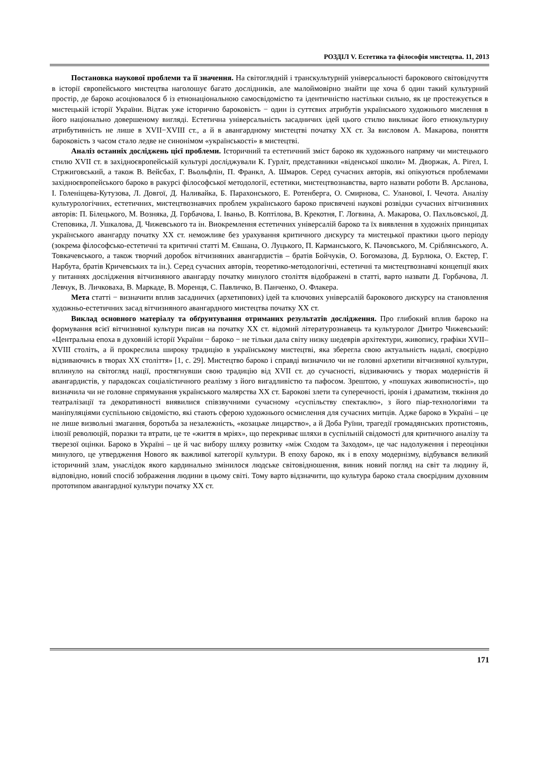РОЗДІЛ V. Естетика та філософія мистецтва. 11, 2013
Постановка наукової проблеми та її значення. На світоглядній і транскультурній універсальності барокового світовідчуття в історії європейського мистецтва наголошує багато дослідників, але малоймовірно знайти ще хоча б один такий культурний простір, де бароко асоціювалося б із етнонаціональною самосвідомістю та ідентичністю настільки сильно, як це простежується в мистецькій історії України. Відтак уже історично бароковість − один із суттєвих атрибутів українського художнього мислення в його національно довершеному вигляді. Естетична універсальність засадничих ідей цього стилю викликає його етнокультурну атрибутивність не лише в XVII−XVIII ст., а й в авангардному мистецтві початку ХХ ст. За висловом А. Макарова, поняття бароковість з часом стало ледве не синонімом «українськості» в мистецтві.
Аналіз останніх досліджень цієї проблеми. Історичний та естетичний зміст бароко як художнього напряму чи мистецького стилю XVII ст. в західноєвропейській культурі досліджували К. Гурліт, представники «віденської школи» М. Дворжак, А. Рігел, І. Стржиговський, а також В. Вейсбах, Г. Вьольфлін, П. Франкл, А. Шмаров. Серед сучасних авторів, які опікуються проблемами західноєвропейського бароко в ракурсі філософської методології, естетики, мистецтвознавства, варто назвати роботи В. Арсланова, І. Голеніщева-Кутузова, Л. Довгої, Д. Наливайка, Б. Парахонського, Е. Ротенберга, О. Смирнова, С. Уланової, І. Чечота. Аналізу культурологічних, естетичних, мистецтвознавчих проблем українського бароко присвячені наукові розвідки сучасних вітчизняних авторів: П. Білецького, М. Возняка, Д. Горбачова, І. Іваньо, В. Коптілова, В. Крекотня, Г. Логвина, А. Макарова, О. Пахльовської, Д. Степовика, Л. Ушкалова, Д. Чижевського та ін. Виокремлення естетичних універсалій бароко та їх виявлення в художніх принципах українського авангарду початку ХХ ст. неможливе без урахування критичного дискурсу та мистецької практики цього періоду (зокрема філософсько-естетичні та критичні статті М. Євшана, О. Луцького, П. Карманського, К. Пачовського, М. Сріблянського, А. Товкачевського, а також творчий доробок вітчизняних авангардистів – братів Бойчуків, О. Богомазова, Д. Бурлюка, О. Екстер, Г. Нарбута, братів Кричевських та ін.). Серед сучасних авторів, теоретико-методологічні, естетичні та мистецтвознавчі концепції яких у питаннях дослідження вітчизняного авангарду початку минулого століття відображені в статті, варто назвати Д. Горбачова, Л. Левчук, В. Личковаха, В. Маркаде, В. Моренця, С. Павличко, В. Панченко, О. Флакера.
Мета статті − визначити вплив засадничих (архетипових) ідей та ключових універсалій барокового дискурсу на становлення художньо-естетичних засад вітчизняного авангардного мистецтва початку ХХ ст.
Виклад основного матеріалу та обґрунтування отриманих результатів дослідження. Про глибокий вплив бароко на формування всієї вітчизняної культури писав на початку ХХ ст. відомий літературознавець та культуролог Дмитро Чижевський: «Центральна епоха в духовній історії України − бароко − не тільки дала світу низку шедеврів архітектури, живопису, графіки XVII–XVIII століть, а й прокреслила широку традицію в українському мистецтві, яка зберегла свою актуальність надалі, своєрідно відзиваючись в творах ХХ століття» [1, с. 29]. Мистецтво бароко і справді визначило чи не головні архетипи вітчизняної культури, вплинуло на світогляд нації, простягнувши свою традицію від XVII ст. до сучасності, відзиваючись у творах модерністів й авангардистів, у парадоксах соціалістичного реалізму з його вигадливістю та пафосом. Зрештою, у «пошуках живописності», що визначила чи не головне спрямування українського малярства ХХ ст. Барокові злети та суперечності, іронія і драматизм, тяжіння до театралізації та декоративності виявилися співзвучними сучасному «суспільству спектаклю», з його піар-технологіями та маніпуляціями суспільною свідомістю, які стають сферою художнього осмислення для сучасних митців. Адже бароко в Україні – це не лише визвольні змагання, боротьба за незалежність, «козацьке лицарство», а й Доба Руїни, трагедії громадянських протистоянь, ілюзії революцій, поразки та втрати, це те «життя в мріях», що перекриває шляхи в суспільній свідомості для критичного аналізу та тверезої оцінки. Бароко в Україні – це й час вибору шляху розвитку «між Сходом та Заходом», це час надолуження і переоцінки минулого, це утвердження Нового як важливої категорії культури. В епоху бароко, як і в епоху модернізму, відбувався великий історичний злам, унаслідок якого кардинально змінилося людське світовідношення, виник новий погляд на світ та людину й, відповідно, новий спосіб зображення людини в цьому світі. Тому варто відзначити, що культура бароко стала своєрідним духовним прототипом авангардної культури початку ХХ ст.
171